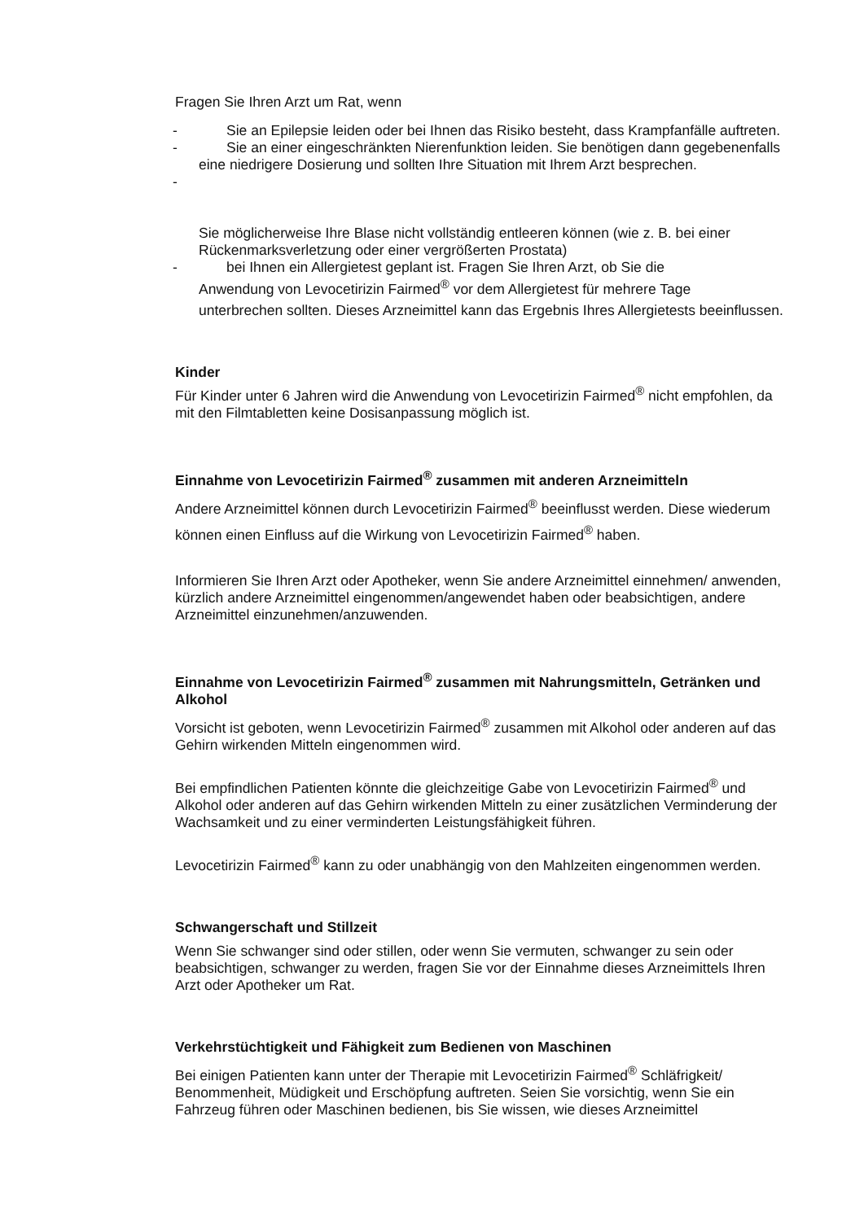Fragen Sie Ihren Arzt um Rat, wenn
- Sie an Epilepsie leiden oder bei Ihnen das Risiko besteht, dass Krampfanfälle auftreten.
- Sie an einer eingeschränkten Nierenfunktion leiden. Sie benötigen dann gegebenenfalls eine niedrigere Dosierung und sollten Ihre Situation mit Ihrem Arzt besprechen.
-
Sie möglicherweise Ihre Blase nicht vollständig entleeren können (wie z. B. bei einer Rückenmarksverletzung oder einer vergrößerten Prostata)
- bei Ihnen ein Allergietest geplant ist. Fragen Sie Ihren Arzt, ob Sie die
Anwendung von Levocetirizin Fairmed<sup>®</sup> vor dem Allergietest für mehrere Tage
unterbrechen sollten. Dieses Arzneimittel kann das Ergebnis Ihres Allergietests beeinflussen.
Kinder
Für Kinder unter 6 Jahren wird die Anwendung von Levocetirizin Fairmed<sup>®</sup> nicht empfohlen, da mit den Filmtabletten keine Dosisanpassung möglich ist.
Einnahme von Levocetirizin Fairmed<sup>®</sup> zusammen mit anderen Arzneimitteln
Andere Arzneimittel können durch Levocetirizin Fairmed<sup>®</sup> beeinflusst werden. Diese wiederum können einen Einfluss auf die Wirkung von Levocetirizin Fairmed<sup>®</sup> haben.
Informieren Sie Ihren Arzt oder Apotheker, wenn Sie andere Arzneimittel einnehmen/ anwenden, kürzlich andere Arzneimittel eingenommen/angewendet haben oder beabsichtigen, andere Arzneimittel einzunehmen/anzuwenden.
Einnahme von Levocetirizin Fairmed<sup>®</sup> zusammen mit Nahrungsmitteln, Getränken und Alkohol
Vorsicht ist geboten, wenn Levocetirizin Fairmed<sup>®</sup> zusammen mit Alkohol oder anderen auf das Gehirn wirkenden Mitteln eingenommen wird.
Bei empfindlichen Patienten könnte die gleichzeitige Gabe von Levocetirizin Fairmed<sup>®</sup> und Alkohol oder anderen auf das Gehirn wirkenden Mitteln zu einer zusätzlichen Verminderung der Wachsamkeit und zu einer verminderten Leistungsfähigkeit führen.
Levocetirizin Fairmed<sup>®</sup> kann zu oder unabhängig von den Mahlzeiten eingenommen werden.
Schwangerschaft und Stillzeit
Wenn Sie schwanger sind oder stillen, oder wenn Sie vermuten, schwanger zu sein oder beabsichtigen, schwanger zu werden, fragen Sie vor der Einnahme dieses Arzneimittels Ihren Arzt oder Apotheker um Rat.
Verkehrstüchtigkeit und Fähigkeit zum Bedienen von Maschinen
Bei einigen Patienten kann unter der Therapie mit Levocetirizin Fairmed<sup>®</sup> Schläfrigkeit/ Benommenheit, Müdigkeit und Erschöpfung auftreten. Seien Sie vorsichtig, wenn Sie ein Fahrzeug führen oder Maschinen bedienen, bis Sie wissen, wie dieses Arzneimittel